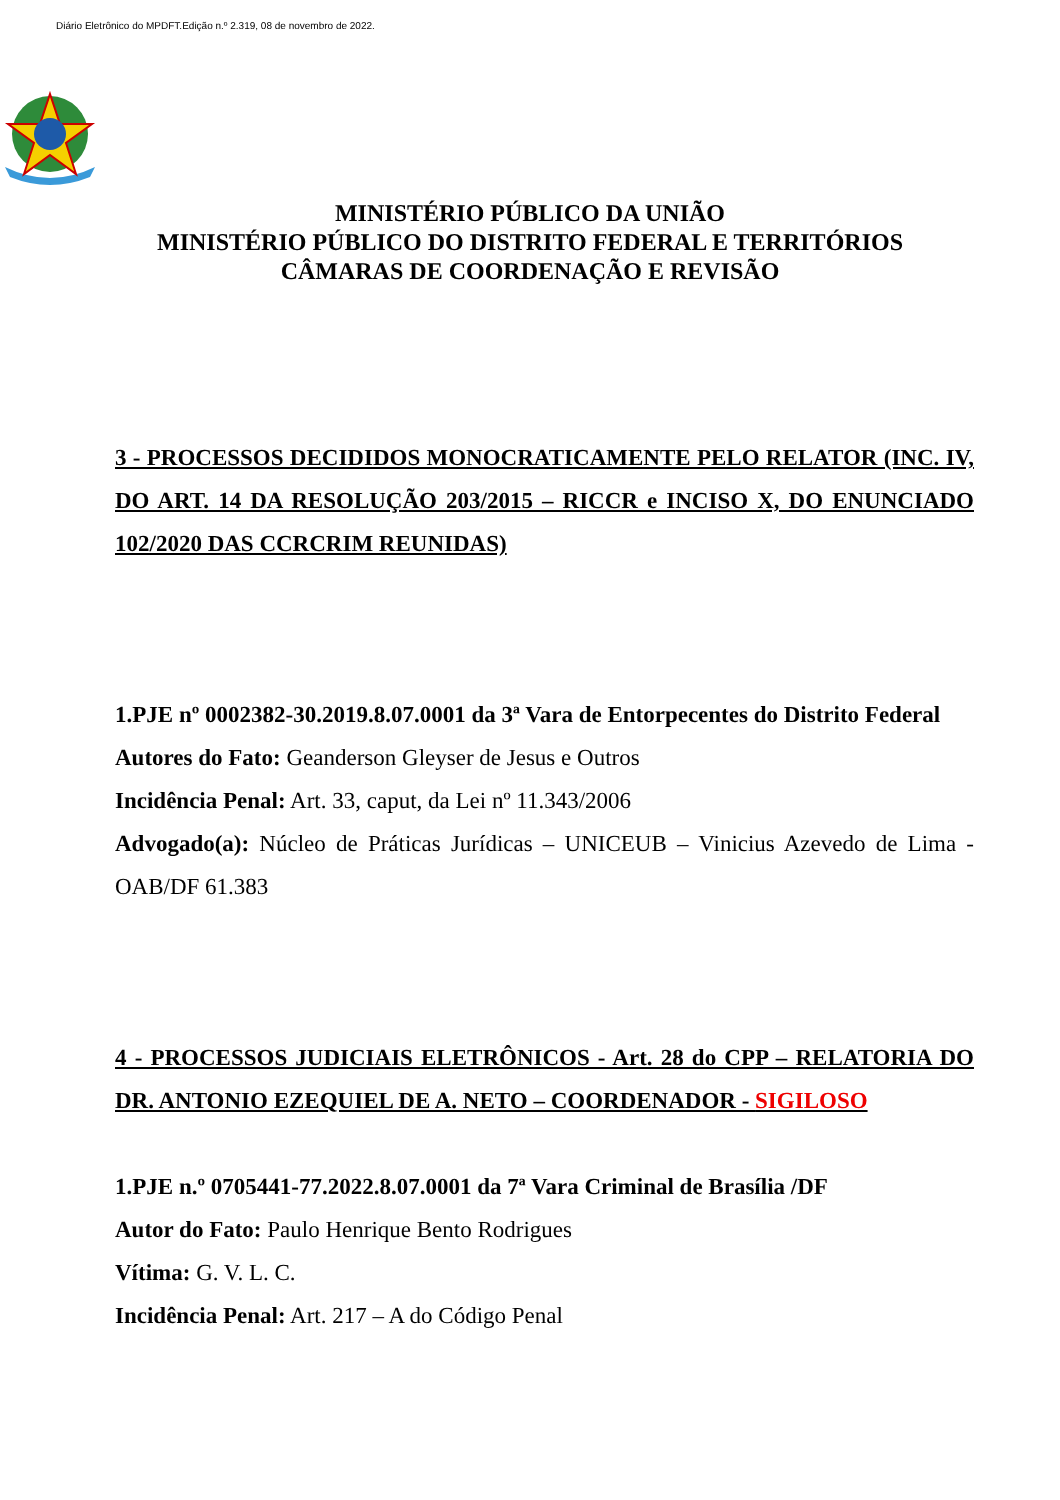Diário Eletrônico do MPDFT.Edição n.º 2.319, 08 de novembro de 2022.
MINISTÉRIO PÚBLICO DA UNIÃO
MINISTÉRIO PÚBLICO DO DISTRITO FEDERAL E TERRITÓRIOS
CÂMARAS DE COORDENAÇÃO E REVISÃO
3 - PROCESSOS DECIDIDOS MONOCRATICAMENTE PELO RELATOR (INC. IV, DO ART. 14 DA RESOLUÇÃO 203/2015 – RICCR e INCISO X, DO ENUNCIADO 102/2020 DAS CCRCRIM REUNIDAS)
1.PJE nº 0002382-30.2019.8.07.0001 da 3ª Vara de Entorpecentes do Distrito Federal
Autores do Fato: Geanderson Gleyser de Jesus e Outros
Incidência Penal: Art. 33, caput, da Lei nº 11.343/2006
Advogado(a): Núcleo de Práticas Jurídicas – UNICEUB – Vinicius Azevedo de Lima - OAB/DF 61.383
4 - PROCESSOS JUDICIAIS ELETRÔNICOS - Art. 28 do CPP – RELATORIA DO DR. ANTONIO EZEQUIEL DE A. NETO – COORDENADOR - SIGILOSO
1.PJE n.º 0705441-77.2022.8.07.0001 da 7ª Vara Criminal de Brasília /DF
Autor do Fato: Paulo Henrique Bento Rodrigues
Vítima: G. V. L. C.
Incidência Penal: Art. 217 – A do Código Penal